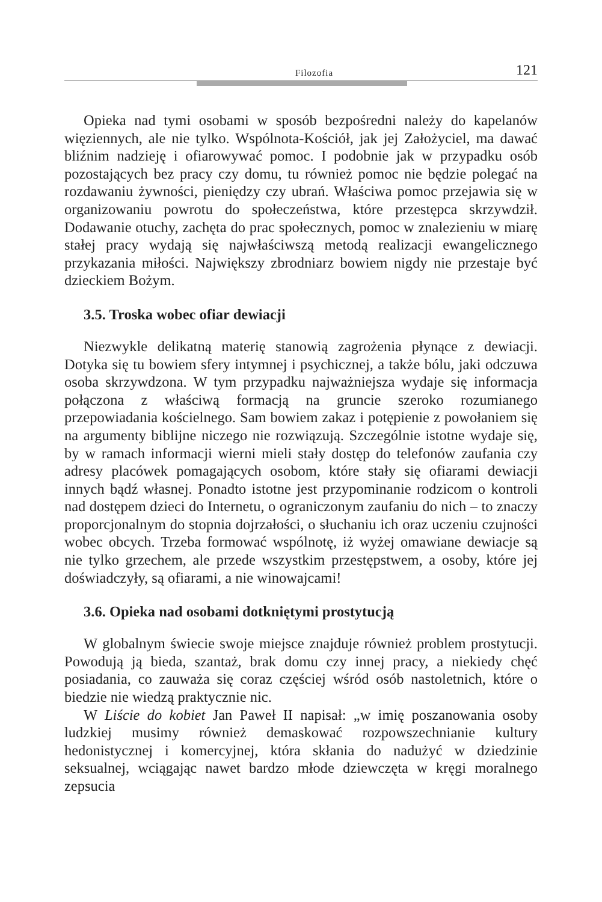Filozofia 121
Opieka nad tymi osobami w sposób bezpośredni należy do kapelanów więziennych, ale nie tylko. Wspólnota-Kościół, jak jej Założyciel, ma dawać bliźnim nadzieję i ofiarowywać pomoc. I podobnie jak w przypadku osób pozostających bez pracy czy domu, tu również pomoc nie będzie polegać na rozdawaniu żywności, pieniędzy czy ubrań. Właściwa pomoc przejawia się w organizowaniu powrotu do społeczeństwa, które przestępca skrzywdził. Dodawanie otuchy, zachęta do prac społecznych, pomoc w znalezieniu w miarę stałej pracy wydają się najwłaściwszą metodą realizacji ewangelicznego przykazania miłości. Największy zbrodniarz bowiem nigdy nie przestaje być dzieckiem Bożym.
3.5. Troska wobec ofiar dewiacji
Niezwykle delikatną materię stanowią zagrożenia płynące z dewiacji. Dotyka się tu bowiem sfery intymnej i psychicznej, a także bólu, jaki odczuwa osoba skrzywdzona. W tym przypadku najważniejsza wydaje się informacja połączona z właściwą formacją na gruncie szeroko rozumianego przepowiadania kościelnego. Sam bowiem zakaz i potępienie z powołaniem się na argumenty biblijne niczego nie rozwiązują. Szczególnie istotne wydaje się, by w ramach informacji wierni mieli stały dostęp do telefonów zaufania czy adresy placówek pomagających osobom, które stały się ofiarami dewiacji innych bądź własnej. Ponadto istotne jest przypominanie rodzicom o kontroli nad dostępem dzieci do Internetu, o ograniczonym zaufaniu do nich – to znaczy proporcjonalnym do stopnia dojrzałości, o słuchaniu ich oraz uczeniu czujności wobec obcych. Trzeba formować wspólnotę, iż wyżej omawiane dewiacje są nie tylko grzechem, ale przede wszystkim przestępstwem, a osoby, które jej doświadczyły, są ofiarami, a nie winowajcami!
3.6. Opieka nad osobami dotkniętymi prostytucją
W globalnym świecie swoje miejsce znajduje również problem prostytucji. Powodują ją bieda, szantaż, brak domu czy innej pracy, a niekiedy chęć posiadania, co zauważa się coraz częściej wśród osób nastoletnich, które o biedzie nie wiedzą praktycznie nic.
W Liście do kobiet Jan Paweł II napisał: „w imię poszanowania osoby ludzkiej musimy również demaskować rozpowszechnianie kultury hedonistycznej i komercyjnej, która skłania do nadużyć w dziedzinie seksualnej, wciągając nawet bardzo młode dziewczęta w kręgi moralnego zepsucia